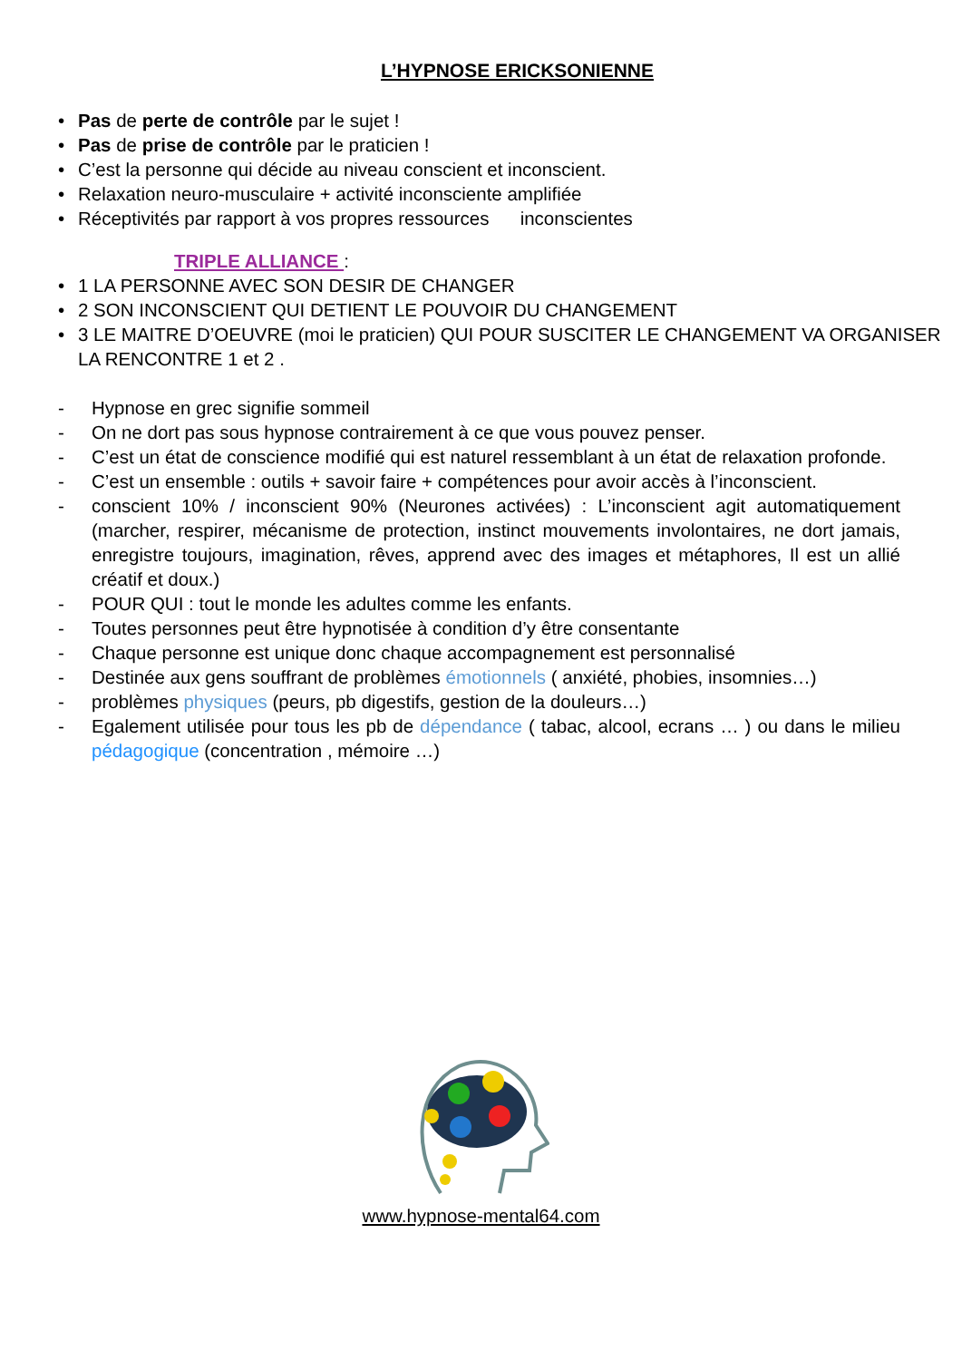L’HYPNOSE ERICKSONIENNE
• Pas de perte de contrôle par le sujet !
• Pas de prise de contrôle par le praticien !
• C’est la personne qui décide au niveau conscient et inconscient.
• Relaxation neuro-musculaire + activité inconsciente amplifiée
• Réceptivités par rapport à vos propres ressources inconscientes
TRIPLE ALLIANCE :
• 1 LA PERSONNE AVEC SON DESIR DE CHANGER
• 2 SON INCONSCIENT QUI DETIENT LE POUVOIR DU CHANGEMENT
• 3 LE MAITRE D’OEUVRE (moi le praticien) QUI POUR SUSCITER LE CHANGEMENT VA ORGANISER LA RENCONTRE 1 et 2 .
- Hypnose en grec signifie sommeil
- On ne dort pas sous hypnose contrairement à ce que vous pouvez penser.
- C’est un état de conscience modifié qui est naturel ressemblant à un état de relaxation profonde.
- C’est un ensemble : outils + savoir faire + compétences pour avoir accès à l’inconscient.
- conscient 10% / inconscient 90% (Neurones activées) : L’inconscient agit automatiquement (marcher, respirer, mécanisme de protection, instinct mouvements involontaires, ne dort jamais, enregistre toujours, imagination, rêves, apprend avec des images et métaphores, Il est un allié créatif et doux.)
- POUR QUI : tout le monde les adultes comme les enfants.
- Toutes personnes peut être hypnotisée à condition d’y être consentante
- Chaque personne est unique donc chaque accompagnement est personnalisé
- Destinée aux gens souffrant de problèmes émotionnels ( anxiété, phobies, insomnies…)
- problèmes physiques (peurs, pb digestifs, gestion de la douleurs…)
- Egalement utilisée pour tous les pb de dépendance ( tabac, alcool, ecrans … ) ou dans le milieu pédagogique (concentration , mémoire …)
www.hypnose-mental64.com